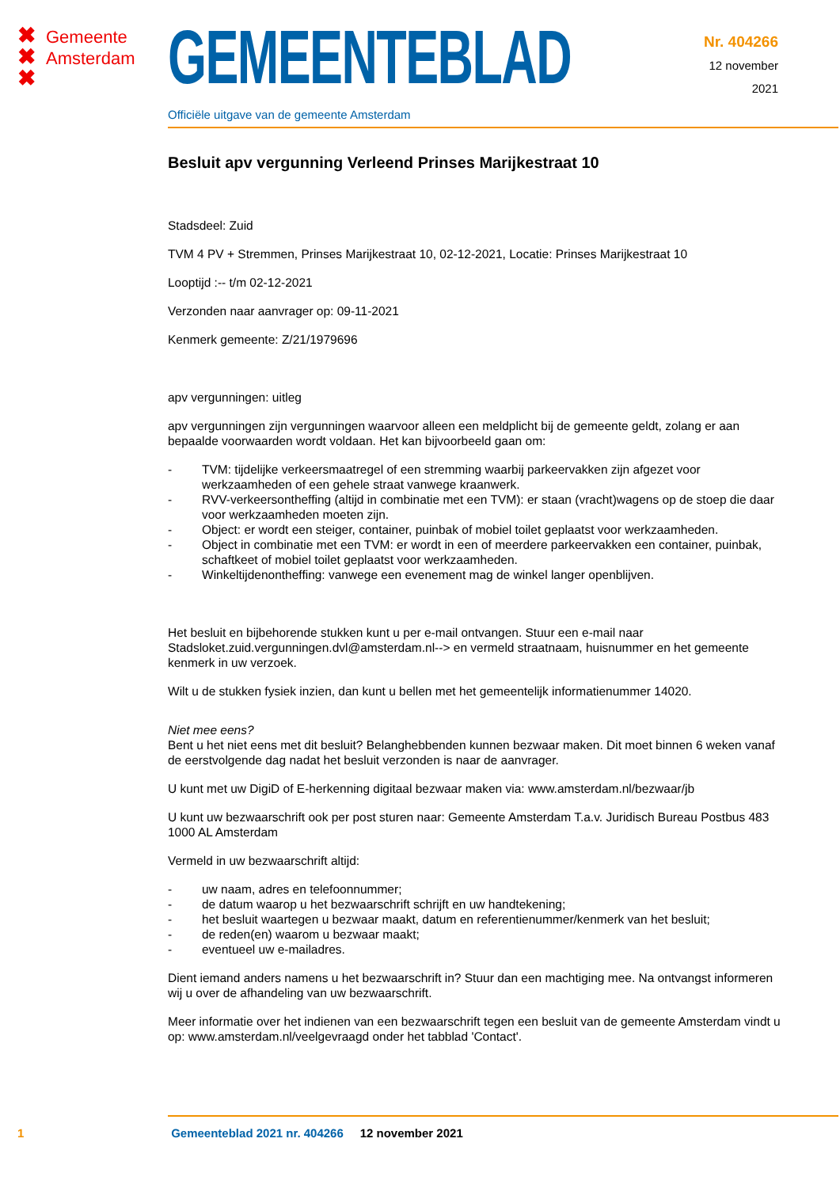✖ Gemeente
✖ Amsterdam
✖
GEMEENTEBLAD
Officiële uitgave van de gemeente Amsterdam
Nr. 404266
12 november
2021
Besluit apv vergunning Verleend Prinses Marijkestraat 10
Stadsdeel: Zuid
TVM 4 PV + Stremmen, Prinses Marijkestraat 10, 02-12-2021, Locatie: Prinses Marijkestraat 10
Looptijd :-- t/m 02-12-2021
Verzonden naar aanvrager op: 09-11-2021
Kenmerk gemeente: Z/21/1979696
apv vergunningen: uitleg
apv vergunningen zijn vergunningen waarvoor alleen een meldplicht bij de gemeente geldt, zolang er aan bepaalde voorwaarden wordt voldaan. Het kan bijvoorbeeld gaan om:
- TVM: tijdelijke verkeersmaatregel of een stremming waarbij parkeervakken zijn afgezet voor werkzaamheden of een gehele straat vanwege kraanwerk.
- RVV-verkeersontheffing (altijd in combinatie met een TVM): er staan (vracht)wagens op de stoep die daar voor werkzaamheden moeten zijn.
- Object: er wordt een steiger, container, puinbak of mobiel toilet geplaatst voor werkzaamheden.
- Object in combinatie met een TVM: er wordt in een of meerdere parkeervakken een container, puinbak, schaftkeet of mobiel toilet geplaatst voor werkzaamheden.
- Winkeltijdenontheffing: vanwege een evenement mag de winkel langer openblijven.
Het besluit en bijbehorende stukken kunt u per e-mail ontvangen. Stuur een e-mail naar Stadsloket.zuid.vergunningen.dvl@amsterdam.nl--> en vermeld straatnaam, huisnummer en het gemeente kenmerk in uw verzoek.
Wilt u de stukken fysiek inzien, dan kunt u bellen met het gemeentelijk informatienummer 14020.
Niet mee eens?
Bent u het niet eens met dit besluit? Belanghebbenden kunnen bezwaar maken. Dit moet binnen 6 weken vanaf de eerstvolgende dag nadat het besluit verzonden is naar de aanvrager.
U kunt met uw DigiD of E-herkenning digitaal bezwaar maken via: www.amsterdam.nl/bezwaar/jb
U kunt uw bezwaarschrift ook per post sturen naar: Gemeente Amsterdam T.a.v. Juridisch Bureau Postbus 483 1000 AL Amsterdam
Vermeld in uw bezwaarschrift altijd:
- uw naam, adres en telefoonnummer;
- de datum waarop u het bezwaarschrift schrijft en uw handtekening;
- het besluit waartegen u bezwaar maakt, datum en referentienummer/kenmerk van het besluit;
- de reden(en) waarom u bezwaar maakt;
- eventueel uw e-mailadres.
Dient iemand anders namens u het bezwaarschrift in? Stuur dan een machtiging mee. Na ontvangst informeren wij u over de afhandeling van uw bezwaarschrift.
Meer informatie over het indienen van een bezwaarschrift tegen een besluit van de gemeente Amsterdam vindt u op: www.amsterdam.nl/veelgevraagd onder het tabblad 'Contact'.
1 Gemeenteblad 2021 nr. 404266 12 november 2021